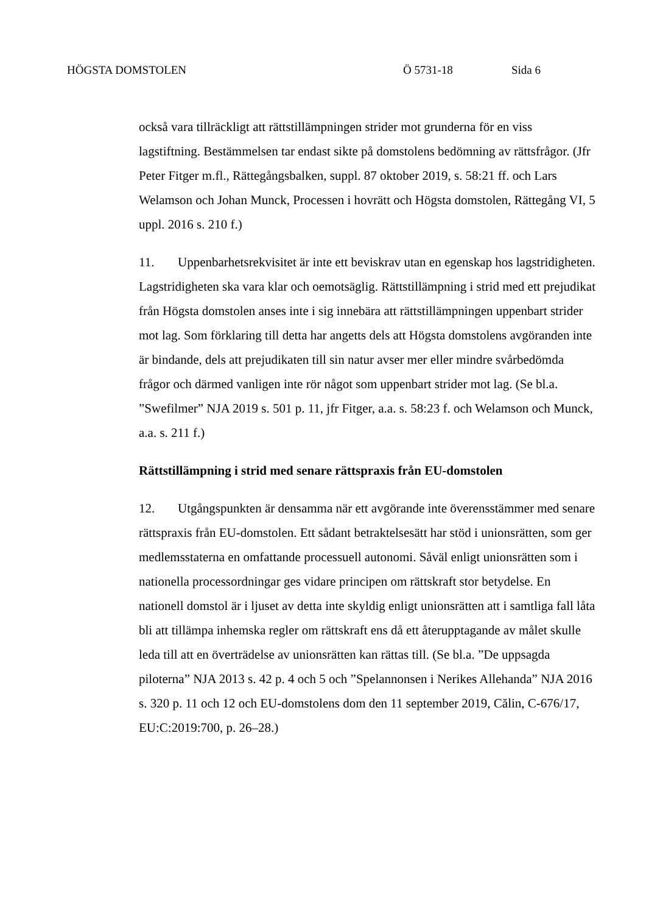HÖGSTA DOMSTOLEN Ö 5731-18 Sida 6
också vara tillräckligt att rättstillämpningen strider mot grunderna för en viss lagstiftning. Bestämmelsen tar endast sikte på domstolens bedömning av rättsfrågor. (Jfr Peter Fitger m.fl., Rättegångsbalken, suppl. 87 oktober 2019, s. 58:21 ff. och Lars Welamson och Johan Munck, Processen i hovrätt och Högsta domstolen, Rättegång VI, 5 uppl. 2016 s. 210 f.)
11. Uppenbarhetsrekvisitet är inte ett beviskrav utan en egenskap hos lagstridigheten. Lagstridigheten ska vara klar och oemotsäglig. Rättstillämp­ning i strid med ett prejudikat från Högsta domstolen anses inte i sig innebära att rättstillämpningen uppenbart strider mot lag. Som förklaring till detta har angetts dels att Högsta domstolens avgöranden inte är bindande, dels att prejudikaten till sin natur avser mer eller mindre svårbedömda frågor och därmed vanligen inte rör något som uppenbart strider mot lag. (Se bl.a. ”Swefilmer” NJA 2019 s. 501 p. 11, jfr Fitger, a.a. s. 58:23 f. och Welamson och Munck, a.a. s. 211 f.)
Rättstillämpning i strid med senare rättspraxis från EU-domstolen
12. Utgångspunkten är densamma när ett avgörande inte överensstämmer med senare rättspraxis från EU-domstolen. Ett sådant betraktelsesätt har stöd i unionsrätten, som ger medlemsstaterna en omfattande processuell autonomi. Såväl enligt unionsrätten som i nationella processordningar ges vidare principen om rättskraft stor betydelse. En nationell domstol är i ljuset av detta inte skyldig enligt unionsrätten att i samtliga fall låta bli att tillämpa inhemska regler om rättskraft ens då ett återupptagande av målet skulle leda till att en överträdelse av unionsrätten kan rättas till. (Se bl.a. ”De uppsagda piloterna” NJA 2013 s. 42 p. 4 och 5 och ”Spelannonsen i Nerikes Allehanda” NJA 2016 s. 320 p. 11 och 12 och EU-domstolens dom den 11 september 2019, Călin, C-676/17, EU:C:2019:700, p. 26–28.)